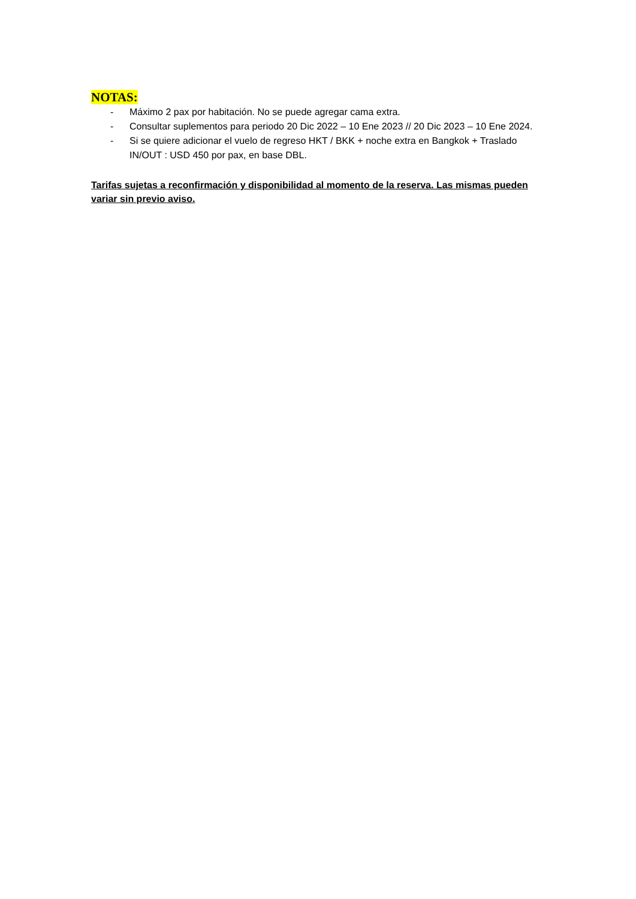NOTAS:
- Máximo 2 pax por habitación. No se puede agregar cama extra.
- Consultar suplementos para periodo 20 Dic 2022 – 10 Ene 2023 // 20 Dic 2023 – 10 Ene 2024.
- Si se quiere adicionar el vuelo de regreso HKT / BKK + noche extra en Bangkok + Traslado IN/OUT : USD 450 por pax, en base DBL.
Tarifas sujetas a reconfirmación y disponibilidad al momento de la reserva. Las mismas pueden variar sin previo aviso.